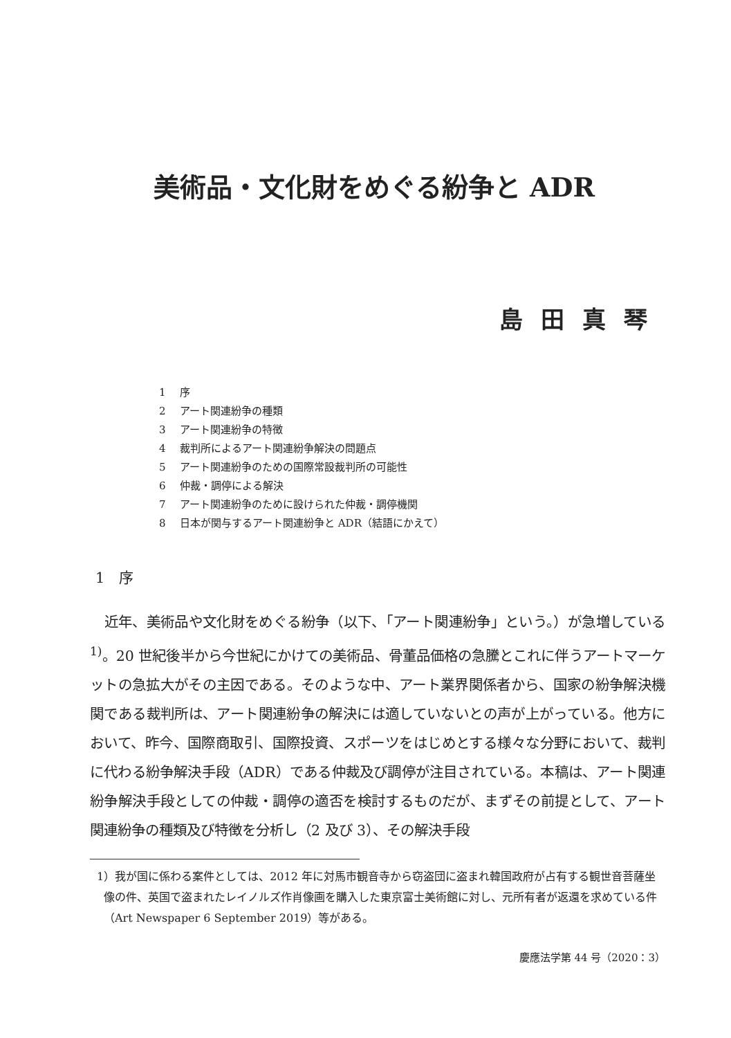美術品・文化財をめぐる紛争と ADR
島田真琴
1 序
2 アート関連紛争の種類
3 アート関連紛争の特徴
4 裁判所によるアート関連紛争解決の問題点
5 アート関連紛争のための国際常設裁判所の可能性
6 仲裁・調停による解決
7 アート関連紛争のために設けられた仲裁・調停機関
8 日本が関与するアート関連紛争と ADR（結語にかえて）
1　序
近年、美術品や文化財をめぐる紛争（以下、「アート関連紛争」という。）が急増している<sup>1)</sup>。20 世紀後半から今世紀にかけての美術品、骨董品価格の急騰とこれに伴うアートマーケットの急拡大がその主因である。そのような中、アート業界関係者から、国家の紛争解決機関である裁判所は、アート関連紛争の解決には適していないとの声が上がっている。他方において、昨今、国際商取引、国際投資、スポーツをはじめとする様々な分野において、裁判に代わる紛争解決手段（ADR）である仲裁及び調停が注目されている。本稿は、アート関連紛争解決手段としての仲裁・調停の適否を検討するものだが、まずその前提として、アート関連紛争の種類及び特徴を分析し（2 及び 3）、その解決手段
1）我が国に係わる案件としては、2012 年に対馬市観音寺から窃盗団に盗まれ韓国政府が占有する観世音菩薩坐像の件、英国で盗まれたレイノルズ作肖像画を購入した東京富士美術館に対し、元所有者が返還を求めている件（Art Newspaper 6 September 2019）等がある。
慶應法学第 44 号（2020：3）